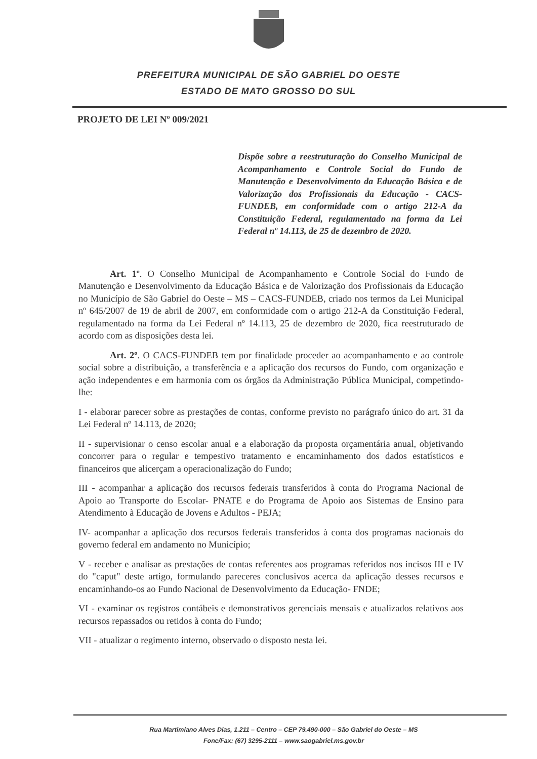PREFEITURA MUNICIPAL DE SÃO GABRIEL DO OESTE
ESTADO DE MATO GROSSO DO SUL
PROJETO DE LEI Nº 009/2021
Dispõe sobre a reestruturação do Conselho Municipal de Acompanhamento e Controle Social do Fundo de Manutenção e Desenvolvimento da Educação Básica e de Valorização dos Profissionais da Educação - CACS-FUNDEB, em conformidade com o artigo 212-A da Constituição Federal, regulamentado na forma da Lei Federal nº 14.113, de 25 de dezembro de 2020.
Art. 1º. O Conselho Municipal de Acompanhamento e Controle Social do Fundo de Manutenção e Desenvolvimento da Educação Básica e de Valorização dos Profissionais da Educação no Município de São Gabriel do Oeste – MS – CACS-FUNDEB, criado nos termos da Lei Municipal nº 645/2007 de 19 de abril de 2007, em conformidade com o artigo 212-A da Constituição Federal, regulamentado na forma da Lei Federal nº 14.113, 25 de dezembro de 2020, fica reestruturado de acordo com as disposições desta lei.
Art. 2º. O CACS-FUNDEB tem por finalidade proceder ao acompanhamento e ao controle social sobre a distribuição, a transferência e a aplicação dos recursos do Fundo, com organização e ação independentes e em harmonia com os órgãos da Administração Pública Municipal, competindo-lhe:
I - elaborar parecer sobre as prestações de contas, conforme previsto no parágrafo único do art. 31 da Lei Federal nº 14.113, de 2020;
II - supervisionar o censo escolar anual e a elaboração da proposta orçamentária anual, objetivando concorrer para o regular e tempestivo tratamento e encaminhamento dos dados estatísticos e financeiros que alicerçam a operacionalização do Fundo;
III - acompanhar a aplicação dos recursos federais transferidos à conta do Programa Nacional de Apoio ao Transporte do Escolar- PNATE e do Programa de Apoio aos Sistemas de Ensino para Atendimento à Educação de Jovens e Adultos - PEJA;
IV- acompanhar a aplicação dos recursos federais transferidos à conta dos programas nacionais do governo federal em andamento no Município;
V - receber e analisar as prestações de contas referentes aos programas referidos nos incisos III e IV do "caput" deste artigo, formulando pareceres conclusivos acerca da aplicação desses recursos e encaminhando-os ao Fundo Nacional de Desenvolvimento da Educação- FNDE;
VI - examinar os registros contábeis e demonstrativos gerenciais mensais e atualizados relativos aos recursos repassados ou retidos à conta do Fundo;
VII - atualizar o regimento interno, observado o disposto nesta lei.
Rua Martimiano Alves Dias, 1.211 – Centro – CEP 79.490-000 – São Gabriel do Oeste – MS
Fone/Fax: (67) 3295-2111 – www.saogabriel.ms.gov.br